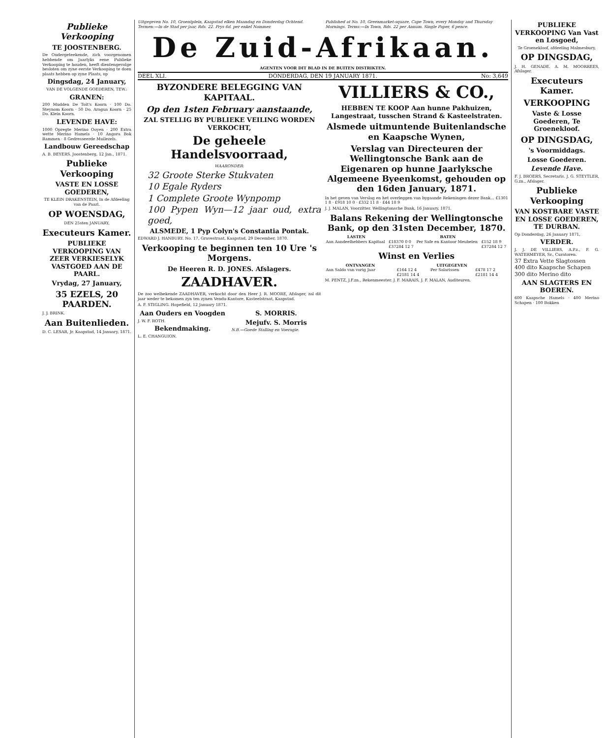Publieke Verkooping
TE JOOSTENBERG.
De Ondergeteekende, zich voorgenomen hebbende om Jaarlyks eene Publieke Verkooping te houden, heeft dientengevolge besloten om zyne eerste Verkooping te doen plaats hebben op zyne Plaats, op
Dingsdag, 24 January,
VAN DE VOLGENDE GOEDEREN, TEW.:
GRANEN:
200 Mudden De Toit's Koorn · 100 Do. Steynom Koorn · 50 Do. Aragua Koorn · 25 Do. Klein Koorn.
LEVENDE HAVE:
1000 Opregte Merino Ooyen · 200 Extra wette Merino Hamels · 10 Angora Bok Rammen · 8 Gedresseerde Muilezels.
Landbouw Gereedschap
A. B. BEYERS. Joostenberg, 12 Jan., 1871.
Publieke Verkooping
VASTE EN LOSSE GOEDEREN,
TE KLEIN DRAKENSTEIN, In de Afdeeling van de Paarl.
OP WOENSDAG,
DEN 25sten JANUARY,
Executeurs Kamer.
PUBLIEKE VERKOOPING VAN ZEER VERKIESELYK VASTGOED AAN DE PAARL.
Vrydag, 27 January,
35 EZELS, 20 PAARDEN.
J. J. BRINK.
Aan Buitenlieden.
D. C. LESAR, Jr. Kaapstad, 14 January, 1871.
Uitgegeven No. 10, Groentplein, Kaapstad elken Maandag en Donderdag Ochtend. Termen:—In de Stad per jaar, Rds. 22. Prys 6d. per enkel Nommer.
Published at No. 10, Greenmarket-square, Cape Town, every Monday and Thursday Mornings. Terms:—In Town, Rds. 22 per Annum. Single Paper, 6 pence.
De Zuid-Afrikaan.
AGENTEN VOOR DIT BLAD IN DE BUITEN DISTRIKTEN.
DEEL XLI. DONDERDAG, DEN 19 JANUARY 1871.
No: 3,649
BYZONDERE BELEGGING VAN KAPITAAL.
Op den 1sten February aanstaande,
ZAL STELLIG BY PUBLIEKE VEILING WORDEN VERKOCHT,
De geheele Handelsvoorraad,
WAARONDER:
32 Groote Sterke Stukvaten
10 Egale Ryders
1 Complete Groote Wynpomp
100 Pypen Wyn—12 jaar oud, extra goed,
ALSMEDE, 1 Pyp Colyn's Constantia Pontak.
EDWARD J. HANBURY. No. 17, Gravestraat, Kaapstad, 29 December, 1870.
Verkooping te beginnen ten 10 Ure 's Morgens.
De Heeren R. D. JONES. Afslagers.
ZAADHAVER.
De zoo welbekende ZAADHAVER, verkocht door den Heer J. R. MOORE, Afslager, zal dit jaar weder te bekomen zyn ten zynen Vendu-Kantore, Kasteelstraat, Kaapstad.
A. F. STIGLING. Hopefield, 12 January 1871.
Aan Ouders en Voogden
J. W. F. ROTH.
Bekendmaking.
L. E. CHANGUION.
S. MORRIS.
Mejufv. S. Morris
N.B.—Goede Stalling en Voeragie.
VILLIERS & CO.,
HEBBEN TE KOOP Aan hunne Pakhuizen, Langestraat, tusschen Strand & Kasteelstraten.
Alsmede uitmuntende Buitenlandsche en Kaapsche Wynen,
Verslag van Directeuren der Wellingtonsche Bank aan de Eigenaren op hunne Jaarlyksche Algemeene Byeenkomst, gehouden op den 16den January, 1871.
In het geven van Verslag en het overleggen van bygaande Rekeningen dezer Bank... £1301 1 8 · £918 10 0 · £332 11 8 · £44 18 9
J. J. MALAN, Voorzitter. Wellingtonsche Bank, 16 January, 1871.
Balans Rekening der Wellingtonsche Bank, op den 31sten December, 1870.
| LASTEN | | BATEN | |
| --- | --- | --- | --- |
| Aan Aandeelhebbers Kapitaal | £18370 0 0 | Per Safe en Kantoor Meubelen | £152 18 9 |
| | £37284 12 7 | | £37284 12 7 |
Winst en Verlies
| ONTVANGEN | | UITGEGEVEN | |
| --- | --- | --- | --- |
| Aan Saldo van vorig Jaar | £164 12 4 | Per Salarissen | £478 17 2 |
| | £2181 14 4 | | £2181 14 4 |
M. PENTZ, J.F.zn., Rekenmeester. J. F. MARAIS, J. F. MALAN, Auditeuren.
PUBLIEKE VERKOOPING Van Vast en Losgoed,
Te Groenekloof, afdeeling Malmesbury,
OP DINGSDAG,
J. H. GENADE. A. M. MOORREES, Afslager.
Executeurs Kamer.
VERKOOPING
Vaste & Losse Goederen, Te Groenekloof.
OP DINGSDAG,
's Voormiddags.
Losse Goederen.
Levende Have.
F. J. BROERS, Secretaris. J. G. STEYTLER, G.zn., Afslager.
Publieke Verkooping
VAN KOSTBARE VASTE EN LOSSE GOEDEREN, TE DURBAN.
Op Donderdag, 26 January 1871,
VERDER.
J. J. DE VILLIERS, A.P.z., F. G. WATERMEYER, Sr., Curatoren.
37 Extra Vette Slagtossen
400 dito Kaapsche Schapen
300 dito Merino dito
AAN SLAGTERS EN BOEREN.
600 Kaapsche Hamels · 400 Merino Schapen · 100 Bokken